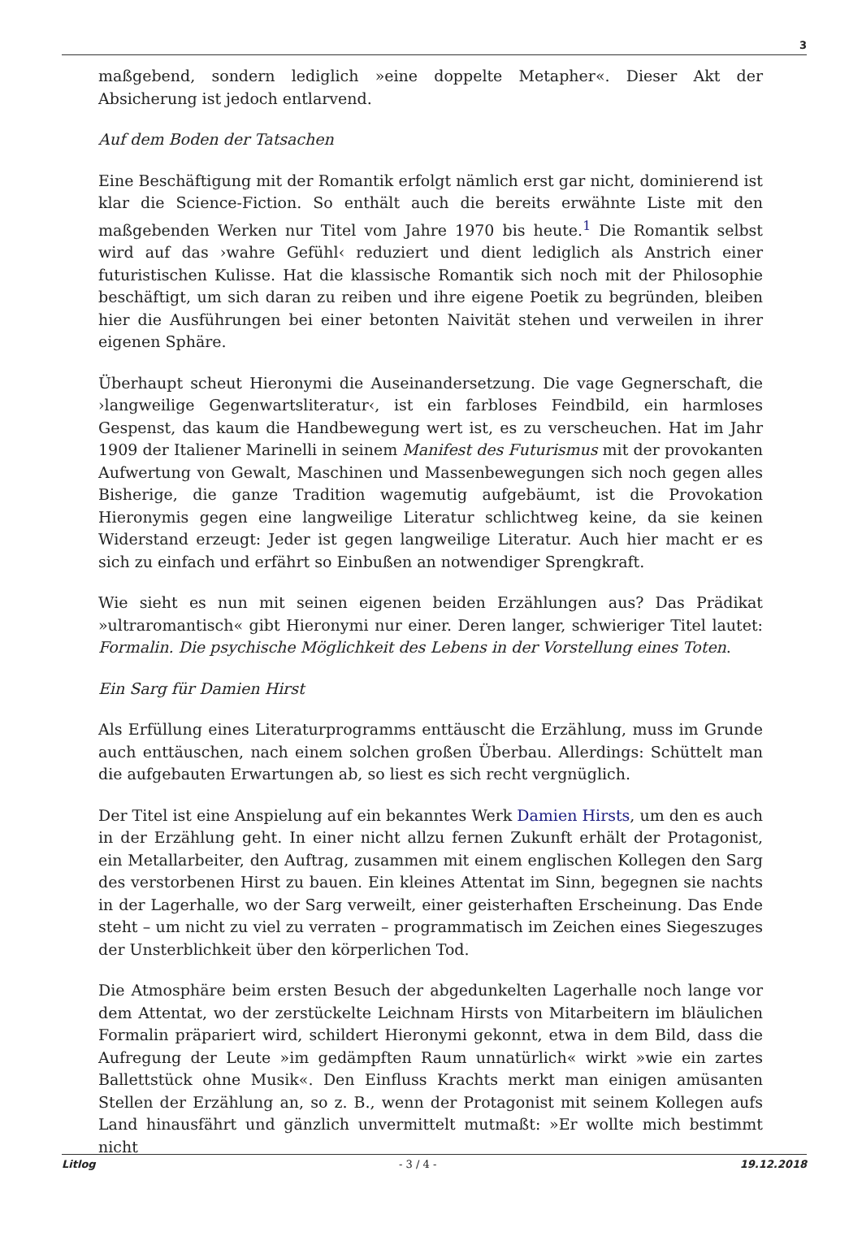3
maßgebend, sondern lediglich »eine doppelte Metapher«. Dieser Akt der Absicherung ist jedoch entlarvend.
Auf dem Boden der Tatsachen
Eine Beschäftigung mit der Romantik erfolgt nämlich erst gar nicht, dominierend ist klar die Science-Fiction. So enthält auch die bereits erwähnte Liste mit den maßgebenden Werken nur Titel vom Jahre 1970 bis heute.<sup>1</sup> Die Romantik selbst wird auf das ›wahre Gefühl‹ reduziert und dient lediglich als Anstrich einer futuristischen Kulisse. Hat die klassische Romantik sich noch mit der Philosophie beschäftigt, um sich daran zu reiben und ihre eigene Poetik zu begründen, bleiben hier die Ausführungen bei einer betonten Naivität stehen und verweilen in ihrer eigenen Sphäre.
Überhaupt scheut Hieronymi die Auseinandersetzung. Die vage Gegnerschaft, die ›langweilige Gegenwartsliteratur‹, ist ein farbloses Feindbild, ein harmloses Gespenst, das kaum die Handbewegung wert ist, es zu verscheuchen. Hat im Jahr 1909 der Italiener Marinelli in seinem Manifest des Futurismus mit der provokanten Aufwertung von Gewalt, Maschinen und Massenbewegungen sich noch gegen alles Bisherige, die ganze Tradition wagemutig aufgebäumt, ist die Provokation Hieronymis gegen eine langweilige Literatur schlichtweg keine, da sie keinen Widerstand erzeugt: Jeder ist gegen langweilige Literatur. Auch hier macht er es sich zu einfach und erfährt so Einbußen an notwendiger Sprengkraft.
Wie sieht es nun mit seinen eigenen beiden Erzählungen aus? Das Prädikat »ultraromantisch« gibt Hieronymi nur einer. Deren langer, schwieriger Titel lautet: Formalin. Die psychische Möglichkeit des Lebens in der Vorstellung eines Toten.
Ein Sarg für Damien Hirst
Als Erfüllung eines Literaturprogramms enttäuscht die Erzählung, muss im Grunde auch enttäuschen, nach einem solchen großen Überbau. Allerdings: Schüttelt man die aufgebauten Erwartungen ab, so liest es sich recht vergnüglich.
Der Titel ist eine Anspielung auf ein bekanntes Werk Damien Hirsts, um den es auch in der Erzählung geht. In einer nicht allzu fernen Zukunft erhält der Protagonist, ein Metallarbeiter, den Auftrag, zusammen mit einem englischen Kollegen den Sarg des verstorbenen Hirst zu bauen. Ein kleines Attentat im Sinn, begegnen sie nachts in der Lagerhalle, wo der Sarg verweilt, einer geisterhaften Erscheinung. Das Ende steht – um nicht zu viel zu verraten – programmatisch im Zeichen eines Siegeszuges der Unsterblichkeit über den körperlichen Tod.
Die Atmosphäre beim ersten Besuch der abgedunkelten Lagerhalle noch lange vor dem Attentat, wo der zerstückelte Leichnam Hirsts von Mitarbeitern im bläulichen Formalin präpariert wird, schildert Hieronymi gekonnt, etwa in dem Bild, dass die Aufregung der Leute »im gedämpften Raum unnatürlich« wirkt »wie ein zartes Ballettstück ohne Musik«. Den Einfluss Krachts merkt man einigen amüsanten Stellen der Erzählung an, so z. B., wenn der Protagonist mit seinem Kollegen aufs Land hinausfährt und gänzlich unvermittelt mutmaßt: »Er wollte mich bestimmt nicht
Litlog - 3 / 4 - 19.12.2018